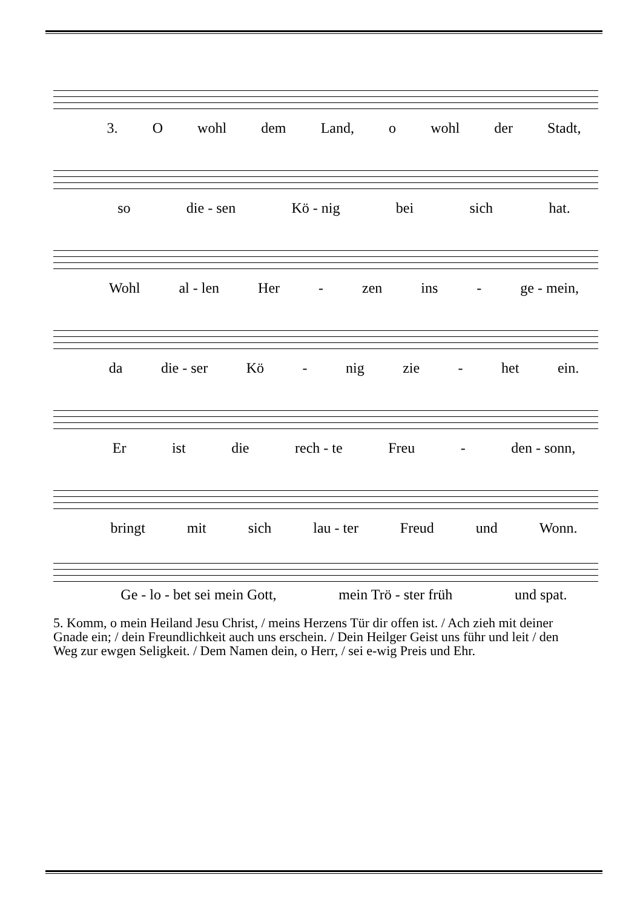3. Owohl dem Land, o wohl der Stadt,
so die - sen Kö - nig bei sich hat.
Wohl al - len Her - zen ins - ge - mein,
da die - ser Kö - nig zie - het ein.
Er ist die rech - te Freu - den - sonn,
bringt mit sich lau - ter Freud und Wonn.
Ge - lo - bet sei mein Gott, mein Trö - ster früh und spat.
5. Komm, o mein Heiland Jesu Christ, / meins Herzens Tür dir offen ist. / Ach zieh mit deiner Gnade ein; / dein Freundlichkeit auch uns erschein. / Dein Heilger Geist uns führ und leit / den Weg zur ewgen Seligkeit. / Dem Namen dein, o Herr, / sei e-wig Preis und Ehr.